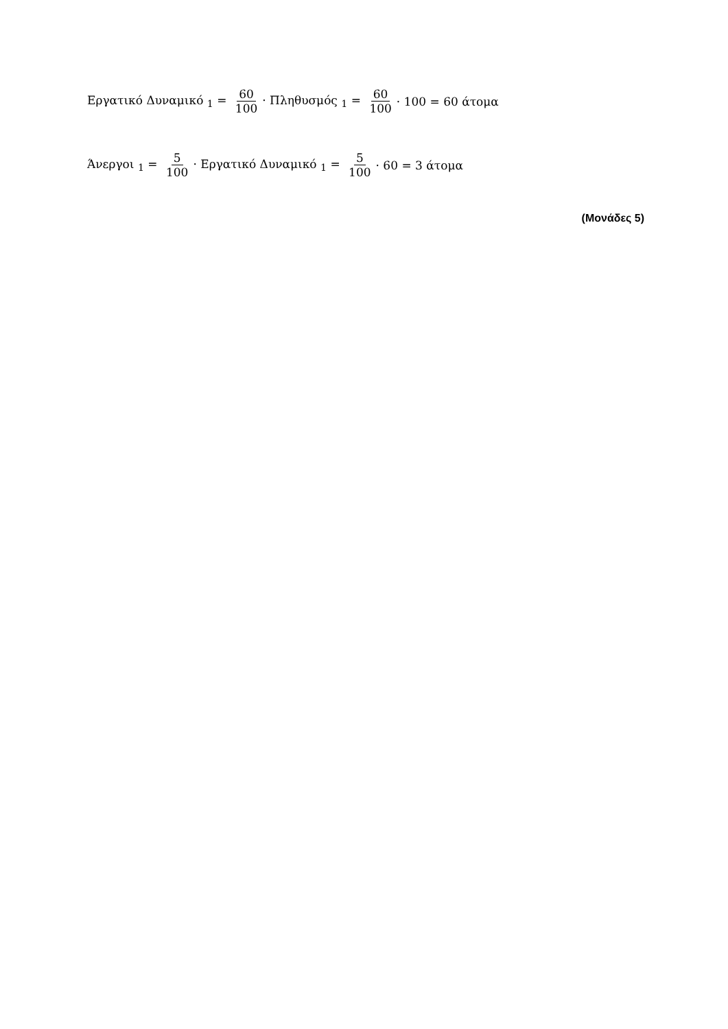Εργατικό Δυναμικό <sub>1</sub> = 60 100 · Πληθυσμός <sub>1</sub> = 60 100 · 100 = 60 άτομα
Άνεργοι <sub>1</sub> = 5 100 · Εργατικό Δυναμικό <sub>1</sub> = 5 100 · 60 = 3 άτομα
(Μονάδες 5)